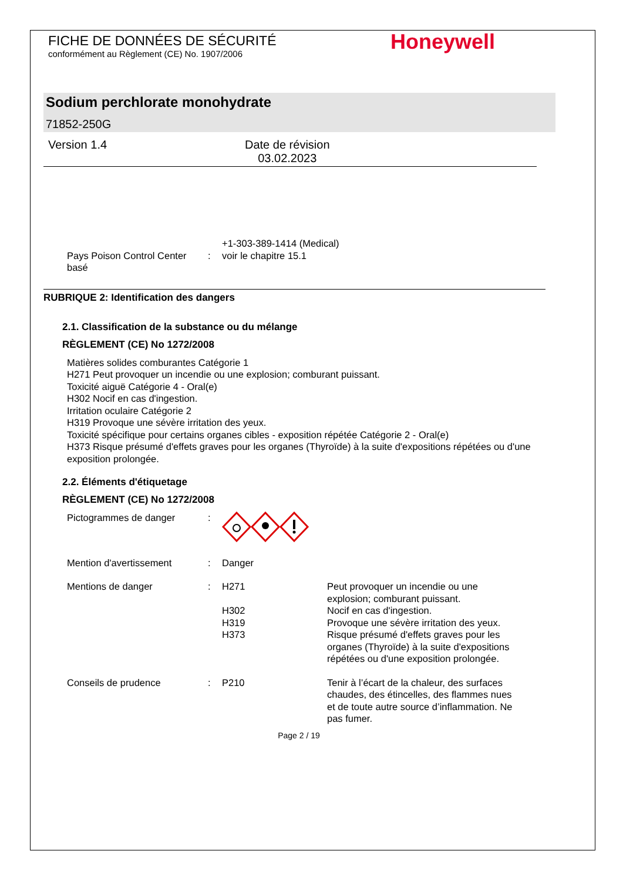FICHE DE DONNÉES DE SÉCURITÉ
conformément au Règlement (CE) No. 1907/2006
Honeywell
Sodium perchlorate monohydrate
71852-250G
Version 1.4 Date de révision
03.02.2023
+1-303-389-1414 (Medical)
Pays Poison Control Center basé
: voir le chapitre 15.1
RUBRIQUE 2: Identification des dangers
2.1. Classification de la substance ou du mélange
RÈGLEMENT (CE) No 1272/2008
Matières solides comburantes Catégorie 1
H271 Peut provoquer un incendie ou une explosion; comburant puissant.
Toxicité aiguë Catégorie 4 - Oral(e)
H302 Nocif en cas d'ingestion.
Irritation oculaire Catégorie 2
H319 Provoque une sévère irritation des yeux.
Toxicité spécifique pour certains organes cibles - exposition répétée Catégorie 2 - Oral(e)
H373 Risque présumé d'effets graves pour les organes (Thyroïde) à la suite d'expositions répétées ou d'une exposition prolongée.
2.2. Éléments d'étiquetage
RÈGLEMENT (CE) No 1272/2008
Pictogrammes de danger :
Mention d'avertissement : Danger
Mentions de danger : H271
H302
H319
H373
Peut provoquer un incendie ou une explosion; comburant puissant.
Nocif en cas d'ingestion.
Provoque une sévère irritation des yeux.
Risque présumé d'effets graves pour les organes (Thyroïde) à la suite d'expositions répétées ou d'une exposition prolongée.
Conseils de prudence : P210 Tenir à l’écart de la chaleur, des surfaces chaudes, des étincelles, des flammes nues et de toute autre source d’inflammation. Ne pas fumer.
Page 2 / 19